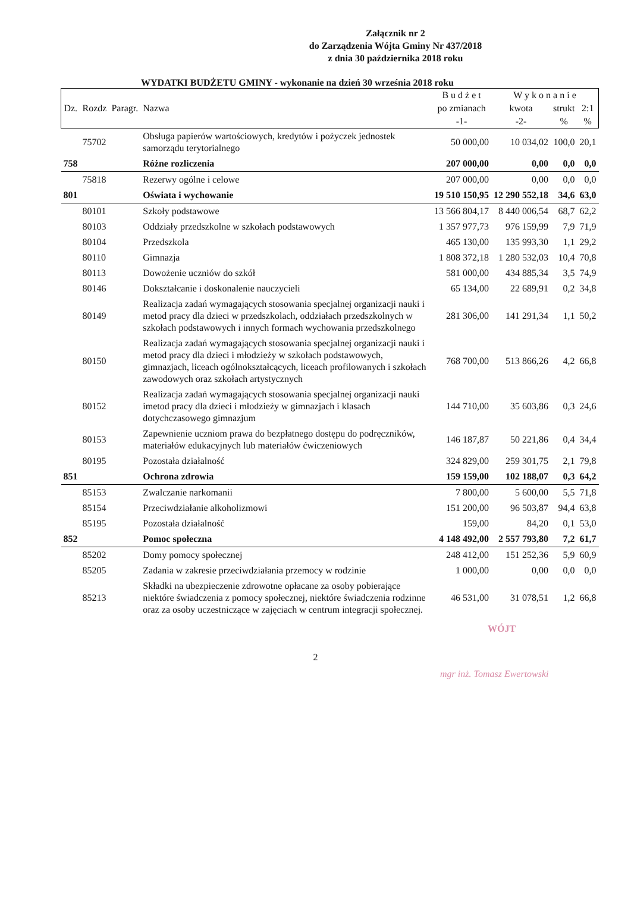Załącznik nr 2
do Zarządzenia Wójta Gminy Nr 437/2018
z dnia 30 października 2018 roku
WYDATKI BUDŻETU GMINY - wykonanie na dzień 30 września 2018 roku
| | | | | B u d ż e t | W y k o n a n i e | | |
| --- | --- | --- | --- | --- | --- | --- | --- |
| Dz. | Rozdz | Paragr. | Nazwa | po zmianach | kwota | strukt | 2:1 |
| | | | | -1- | -2- | % | % |
| | 75702 | | Obsługa papierów wartościowych, kredytów i pożyczek jednostek samorządu terytorialnego | 50 000,00 | 10 034,02 | 100,0 | 20,1 |
| 758 | | | Różne rozliczenia | 207 000,00 | 0,00 | 0,0 | 0,0 |
| | 75818 | | Rezerwy ogólne i celowe | 207 000,00 | 0,00 | 0,0 | 0,0 |
| 801 | | | Oświata i wychowanie | 19 510 150,95 | 12 290 552,18 | 34,6 | 63,0 |
| | 80101 | | Szkoły podstawowe | 13 566 804,17 | 8 440 006,54 | 68,7 | 62,2 |
| | 80103 | | Oddziały przedszkolne w szkołach podstawowych | 1 357 977,73 | 976 159,99 | 7,9 | 71,9 |
| | 80104 | | Przedszkola | 465 130,00 | 135 993,30 | 1,1 | 29,2 |
| | 80110 | | Gimnazja | 1 808 372,18 | 1 280 532,03 | 10,4 | 70,8 |
| | 80113 | | Dowożenie uczniów do szkół | 581 000,00 | 434 885,34 | 3,5 | 74,9 |
| | 80146 | | Dokształcanie i doskonalenie nauczycieli | 65 134,00 | 22 689,91 | 0,2 | 34,8 |
| | 80149 | | Realizacja zadań wymagających stosowania specjalnej organizacji nauki i metod pracy dla dzieci w przedszkolach, oddziałach przedszkolnych w szkołach podstawowych i innych formach wychowania przedszkolnego | 281 306,00 | 141 291,34 | 1,1 | 50,2 |
| | 80150 | | Realizacja zadań wymagających stosowania specjalnej organizacji nauki i metod pracy dla dzieci i młodzieży w szkołach podstawowych, gimnazjach, liceach ogólnokształcących, liceach profilowanych i szkołach zawodowych oraz szkołach artystycznych | 768 700,00 | 513 866,26 | 4,2 | 66,8 |
| | 80152 | | Realizacja zadań wymagających stosowania specjalnej organizacji nauki imetod pracy dla dzieci i młodzieży w gimnazjach i klasach dotychczasowego gimnazjum | 144 710,00 | 35 603,86 | 0,3 | 24,6 |
| | 80153 | | Zapewnienie uczniom prawa do bezpłatnego dostępu do podręczników, materiałów edukacyjnych lub materiałów ćwiczeniowych | 146 187,87 | 50 221,86 | 0,4 | 34,4 |
| | 80195 | | Pozostała działalność | 324 829,00 | 259 301,75 | 2,1 | 79,8 |
| 851 | | | Ochrona zdrowia | 159 159,00 | 102 188,07 | 0,3 | 64,2 |
| | 85153 | | Zwalczanie narkomanii | 7 800,00 | 5 600,00 | 5,5 | 71,8 |
| | 85154 | | Przeciwdziałanie alkoholizmowi | 151 200,00 | 96 503,87 | 94,4 | 63,8 |
| | 85195 | | Pozostała działalność | 159,00 | 84,20 | 0,1 | 53,0 |
| 852 | | | Pomoc społeczna | 4 148 492,00 | 2 557 793,80 | 7,2 | 61,7 |
| | 85202 | | Domy pomocy społecznej | 248 412,00 | 151 252,36 | 5,9 | 60,9 |
| | 85205 | | Zadania w zakresie przeciwdziałania przemocy w rodzinie | 1 000,00 | 0,00 | 0,0 | 0,0 |
| | 85213 | | Składki na ubezpieczenie zdrowotne opłacane za osoby pobierające niektóre świadczenia z pomocy społecznej, niektóre świadczenia rodzinne oraz za osoby uczestniczące w zajęciach w centrum integracji społecznej. | 46 531,00 | 31 078,51 | 1,2 | 66,8 |
WÓJT
2
mgr inż. Tomasz Ewertowski